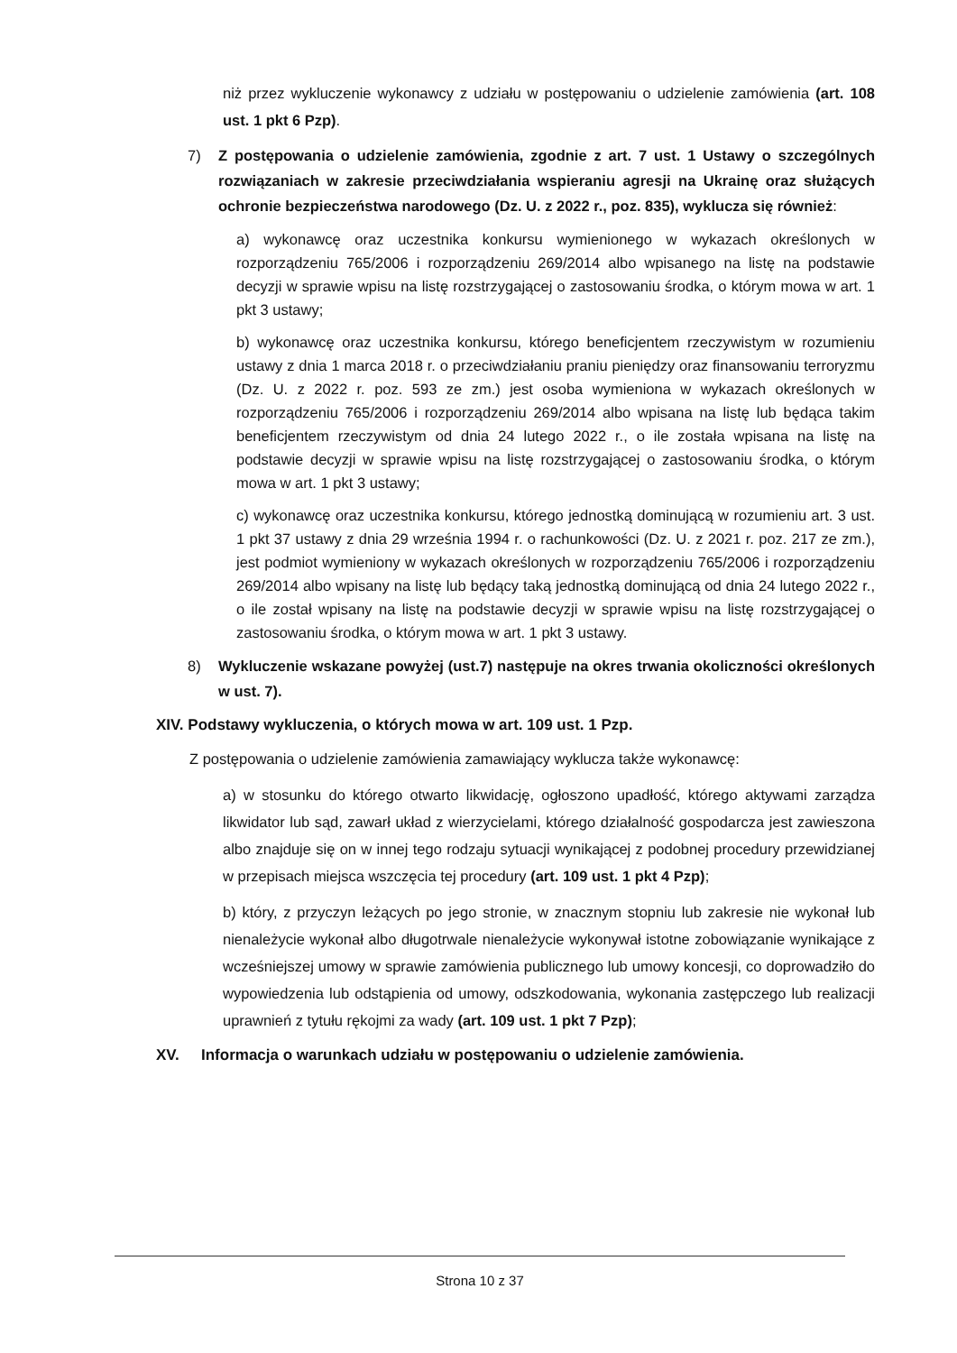niż przez wykluczenie wykonawcy z udziału w postępowaniu o udzielenie zamówienia (art. 108 ust. 1 pkt 6 Pzp).
7) Z postępowania o udzielenie zamówienia, zgodnie z art. 7 ust. 1 Ustawy o szczególnych rozwiązaniach w zakresie przeciwdziałania wspieraniu agresji na Ukrainę oraz służących ochronie bezpieczeństwa narodowego (Dz. U. z 2022 r., poz. 835), wyklucza się również:
a) wykonawcę oraz uczestnika konkursu wymienionego w wykazach określonych w rozporządzeniu 765/2006 i rozporządzeniu 269/2014 albo wpisanego na listę na podstawie decyzji w sprawie wpisu na listę rozstrzygającej o zastosowaniu środka, o którym mowa w art. 1 pkt 3 ustawy;
b) wykonawcę oraz uczestnika konkursu, którego beneficjentem rzeczywistym w rozumieniu ustawy z dnia 1 marca 2018 r. o przeciwdziałaniu praniu pieniędzy oraz finansowaniu terroryzmu (Dz. U. z 2022 r. poz. 593 ze zm.) jest osoba wymieniona w wykazach określonych w rozporządzeniu 765/2006 i rozporządzeniu 269/2014 albo wpisana na listę lub będąca takim beneficjentem rzeczywistym od dnia 24 lutego 2022 r., o ile została wpisana na listę na podstawie decyzji w sprawie wpisu na listę rozstrzygającej o zastosowaniu środka, o którym mowa w art. 1 pkt 3 ustawy;
c) wykonawcę oraz uczestnika konkursu, którego jednostką dominującą w rozumieniu art. 3 ust. 1 pkt 37 ustawy z dnia 29 września 1994 r. o rachunkowości (Dz. U. z 2021 r. poz. 217 ze zm.), jest podmiot wymieniony w wykazach określonych w rozporządzeniu 765/2006 i rozporządzeniu 269/2014 albo wpisany na listę lub będący taką jednostką dominującą od dnia 24 lutego 2022 r., o ile został wpisany na listę na podstawie decyzji w sprawie wpisu na listę rozstrzygającej o zastosowaniu środka, o którym mowa w art. 1 pkt 3 ustawy.
8) Wykluczenie wskazane powyżej (ust.7) następuje na okres trwania okoliczności określonych w ust. 7).
XIV. Podstawy wykluczenia, o których mowa w art. 109 ust. 1 Pzp.
Z postępowania o udzielenie zamówienia zamawiający wyklucza także wykonawcę:
a) w stosunku do którego otwarto likwidację, ogłoszono upadłość, którego aktywami zarządza likwidator lub sąd, zawarł układ z wierzycielami, którego działalność gospodarcza jest zawieszona albo znajduje się on w innej tego rodzaju sytuacji wynikającej z podobnej procedury przewidzianej w przepisach miejsca wszczęcia tej procedury (art. 109 ust. 1 pkt 4 Pzp);
b) który, z przyczyn leżących po jego stronie, w znacznym stopniu lub zakresie nie wykonał lub nienależycie wykonał albo długotrwale nienależycie wykonywał istotne zobowiązanie wynikające z wcześniejszej umowy w sprawie zamówienia publicznego lub umowy koncesji, co doprowadziło do wypowiedzenia lub odstąpienia od umowy, odszkodowania, wykonania zastępczego lub realizacji uprawnień z tytułu rękojmi za wady (art. 109 ust. 1 pkt 7 Pzp);
XV. Informacja o warunkach udziału w postępowaniu o udzielenie zamówienia.
Strona 10 z 37